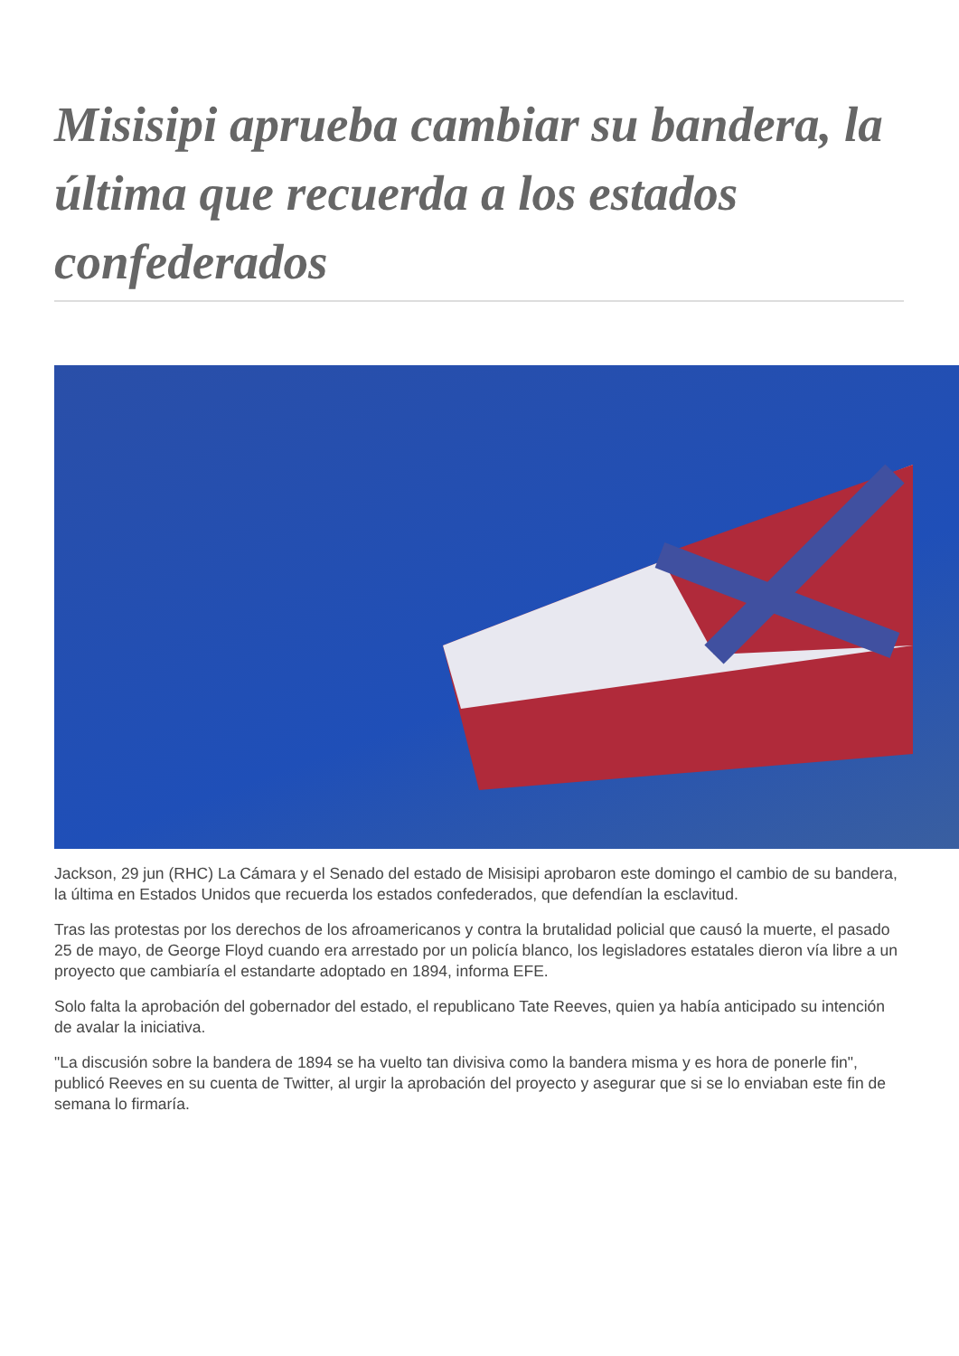Misisipi aprueba cambiar su bandera, la última que recuerda a los estados confederados
Jackson, 29 jun (RHC) La Cámara y el Senado del estado de Misisipi aprobaron este domingo el cambio de su bandera, la última en Estados Unidos que recuerda los estados confederados, que defendían la esclavitud.
Tras las protestas por los derechos de los afroamericanos y contra la brutalidad policial que causó la muerte, el pasado 25 de mayo, de George Floyd cuando era arrestado por un policía blanco, los legisladores estatales dieron vía libre a un proyecto que cambiaría el estandarte adoptado en 1894, informa EFE.
Solo falta la aprobación del gobernador del estado, el republicano Tate Reeves, quien ya había anticipado su intención de avalar la iniciativa.
"La discusión sobre la bandera de 1894 se ha vuelto tan divisiva como la bandera misma y es hora de ponerle fin", publicó Reeves en su cuenta de Twitter, al urgir la aprobación del proyecto y asegurar que si se lo enviaban este fin de semana lo firmaría.